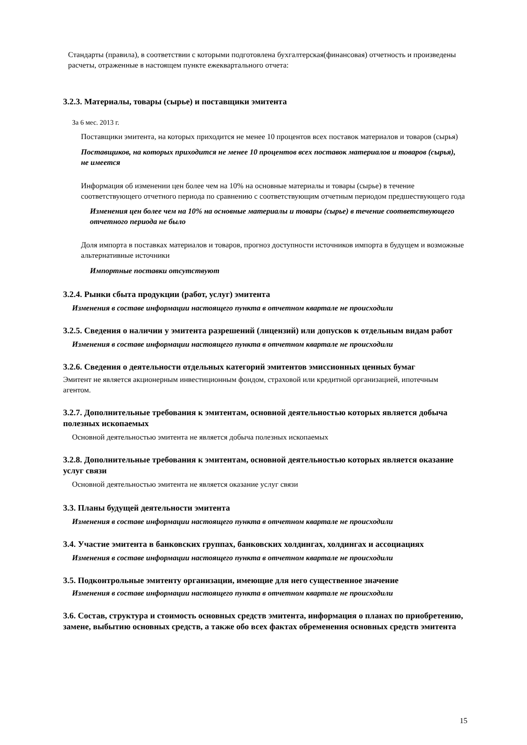Стандарты (правила), в соответствии с которыми подготовлена бухгалтерская(финансовая) отчетность и произведены расчеты, отраженные в настоящем пункте ежеквартального отчета:
3.2.3. Материалы, товары (сырье) и поставщики эмитента
За 6 мес. 2013 г.
Поставщики эмитента, на которых приходится не менее 10 процентов всех поставок материалов и товаров (сырья)
Поставщиков, на которых приходится не менее 10 процентов всех поставок материалов и товаров (сырья), не имеется
Информация об изменении цен более чем на 10% на основные материалы и товары (сырье) в течение соответствующего отчетного периода по сравнению с соответствующим отчетным периодом предшествующего года
Изменения цен более чем на 10% на основные материалы и товары (сырье) в течение соответствующего отчетного периода не было
Доля импорта в поставках материалов и товаров, прогноз доступности источников импорта в будущем и возможные альтернативные источники
Импортные поставки отсутствуют
3.2.4. Рынки сбыта продукции (работ, услуг) эмитента
Изменения в составе информации настоящего пункта в отчетном квартале не происходили
3.2.5. Сведения о наличии у эмитента разрешений (лицензий) или допусков к отдельным видам работ
Изменения в составе информации настоящего пункта в отчетном квартале не происходили
3.2.6. Сведения о деятельности отдельных категорий эмитентов эмиссионных ценных бумаг
Эмитент не является акционерным инвестиционным фондом, страховой или кредитной организацией, ипотечным агентом.
3.2.7. Дополнительные требования к эмитентам, основной деятельностью которых является добыча полезных ископаемых
Основной деятельностью эмитента не является добыча полезных ископаемых
3.2.8. Дополнительные требования к эмитентам, основной деятельностью которых является оказание услуг связи
Основной деятельностью эмитента не является оказание услуг связи
3.3. Планы будущей деятельности эмитента
Изменения в составе информации настоящего пункта в отчетном квартале не происходили
3.4. Участие эмитента в банковских группах, банковских холдингах, холдингах и ассоциациях
Изменения в составе информации настоящего пункта в отчетном квартале не происходили
3.5. Подконтрольные эмитенту организации, имеющие для него существенное значение
Изменения в составе информации настоящего пункта в отчетном квартале не происходили
3.6. Состав, структура и стоимость основных средств эмитента, информация о планах по приобретению, замене, выбытию основных средств, а также обо всех фактах обременения основных средств эмитента
15